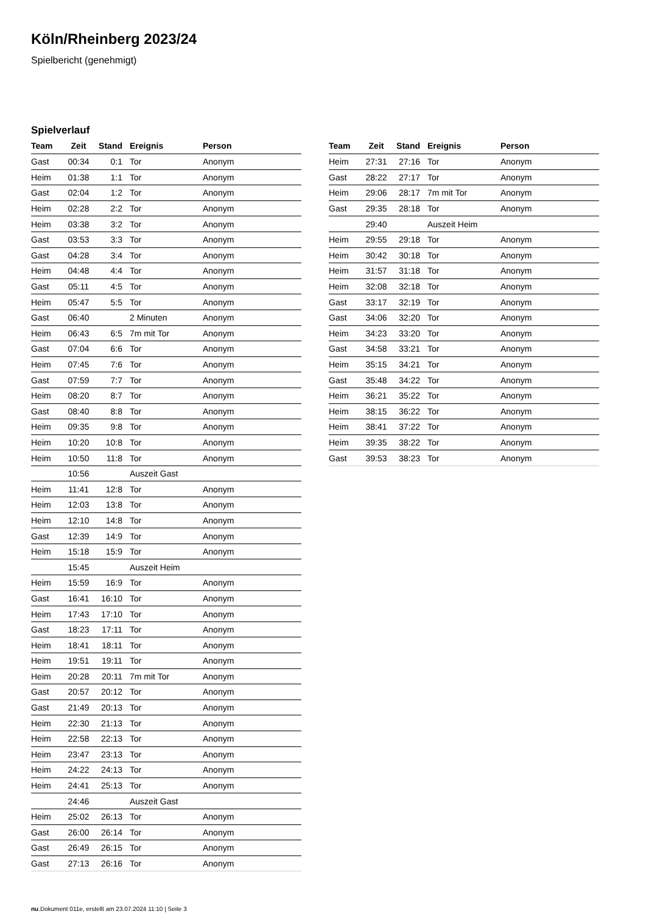Köln/Rheinberg 2023/24
Spielbericht (genehmigt)
Spielverlauf
| Team | Zeit | Stand | Ereignis | Person |
| --- | --- | --- | --- | --- |
| Gast | 00:34 | 0:1 | Tor | Anonym |
| Heim | 01:38 | 1:1 | Tor | Anonym |
| Gast | 02:04 | 1:2 | Tor | Anonym |
| Heim | 02:28 | 2:2 | Tor | Anonym |
| Heim | 03:38 | 3:2 | Tor | Anonym |
| Gast | 03:53 | 3:3 | Tor | Anonym |
| Gast | 04:28 | 3:4 | Tor | Anonym |
| Heim | 04:48 | 4:4 | Tor | Anonym |
| Gast | 05:11 | 4:5 | Tor | Anonym |
| Heim | 05:47 | 5:5 | Tor | Anonym |
| Gast | 06:40 | | 2 Minuten | Anonym |
| Heim | 06:43 | 6:5 | 7m mit Tor | Anonym |
| Gast | 07:04 | 6:6 | Tor | Anonym |
| Heim | 07:45 | 7:6 | Tor | Anonym |
| Gast | 07:59 | 7:7 | Tor | Anonym |
| Heim | 08:20 | 8:7 | Tor | Anonym |
| Gast | 08:40 | 8:8 | Tor | Anonym |
| Heim | 09:35 | 9:8 | Tor | Anonym |
| Heim | 10:20 | 10:8 | Tor | Anonym |
| Heim | 10:50 | 11:8 | Tor | Anonym |
| | 10:56 | | Auszeit Gast | |
| Heim | 11:41 | 12:8 | Tor | Anonym |
| Heim | 12:03 | 13:8 | Tor | Anonym |
| Heim | 12:10 | 14:8 | Tor | Anonym |
| Gast | 12:39 | 14:9 | Tor | Anonym |
| Heim | 15:18 | 15:9 | Tor | Anonym |
| | 15:45 | | Auszeit Heim | |
| Heim | 15:59 | 16:9 | Tor | Anonym |
| Gast | 16:41 | 16:10 | Tor | Anonym |
| Heim | 17:43 | 17:10 | Tor | Anonym |
| Gast | 18:23 | 17:11 | Tor | Anonym |
| Heim | 18:41 | 18:11 | Tor | Anonym |
| Heim | 19:51 | 19:11 | Tor | Anonym |
| Heim | 20:28 | 20:11 | 7m mit Tor | Anonym |
| Gast | 20:57 | 20:12 | Tor | Anonym |
| Gast | 21:49 | 20:13 | Tor | Anonym |
| Heim | 22:30 | 21:13 | Tor | Anonym |
| Heim | 22:58 | 22:13 | Tor | Anonym |
| Heim | 23:47 | 23:13 | Tor | Anonym |
| Heim | 24:22 | 24:13 | Tor | Anonym |
| Heim | 24:41 | 25:13 | Tor | Anonym |
| | 24:46 | | Auszeit Gast | |
| Heim | 25:02 | 26:13 | Tor | Anonym |
| Gast | 26:00 | 26:14 | Tor | Anonym |
| Gast | 26:49 | 26:15 | Tor | Anonym |
| Gast | 27:13 | 26:16 | Tor | Anonym |
| Team | Zeit | Stand | Ereignis | Person |
| --- | --- | --- | --- | --- |
| Heim | 27:31 | 27:16 | Tor | Anonym |
| Gast | 28:22 | 27:17 | Tor | Anonym |
| Heim | 29:06 | 28:17 | 7m mit Tor | Anonym |
| Gast | 29:35 | 28:18 | Tor | Anonym |
| | 29:40 | | Auszeit Heim | |
| Heim | 29:55 | 29:18 | Tor | Anonym |
| Heim | 30:42 | 30:18 | Tor | Anonym |
| Heim | 31:57 | 31:18 | Tor | Anonym |
| Heim | 32:08 | 32:18 | Tor | Anonym |
| Gast | 33:17 | 32:19 | Tor | Anonym |
| Gast | 34:06 | 32:20 | Tor | Anonym |
| Heim | 34:23 | 33:20 | Tor | Anonym |
| Gast | 34:58 | 33:21 | Tor | Anonym |
| Heim | 35:15 | 34:21 | Tor | Anonym |
| Gast | 35:48 | 34:22 | Tor | Anonym |
| Heim | 36:21 | 35:22 | Tor | Anonym |
| Heim | 38:15 | 36:22 | Tor | Anonym |
| Heim | 38:41 | 37:22 | Tor | Anonym |
| Heim | 39:35 | 38:22 | Tor | Anonym |
| Gast | 39:53 | 38:23 | Tor | Anonym |
nu.Dokument 011e, erstellt am 23.07.2024 11:10 | Seite 3